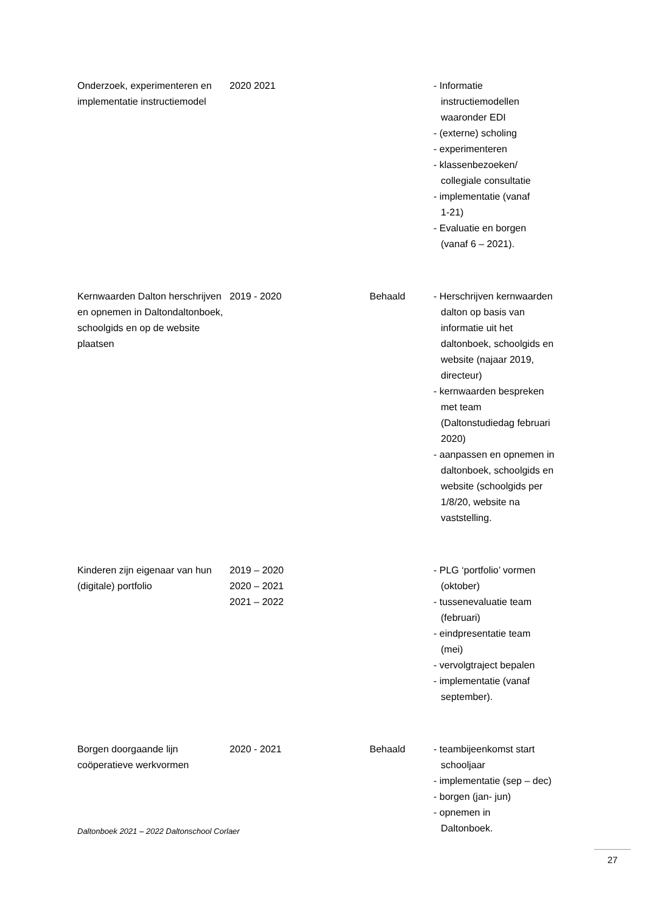| Onderzoek, experimenteren en implementatie instructiemodel | 2020 2021 | | - Informatie instructiemodellen waaronder EDI - (externe) scholing - experimenteren - klassenbezoeken/ collegiale consultatie - implementatie (vanaf 1-21) - Evaluatie en borgen (vanaf 6 – 2021). |
| Kernwaarden Dalton herschrijven en opnemen in Daltondaltonboek, schoolgids en op de website plaatsen | 2019 - 2020 | Behaald | - Herschrijven kernwaarden dalton op basis van informatie uit het daltonboek, schoolgids en website (najaar 2019, directeur) - kernwaarden bespreken met team (Daltonstudiedag februari 2020) - aanpassen en opnemen in daltonboek, schoolgids en website (schoolgids per 1/8/20, website na vaststelling. |
| Kinderen zijn eigenaar van hun (digitale) portfolio | 2019 – 2020 2020 – 2021 2021 – 2022 | | - PLG ‘portfolio’ vormen (oktober) - tussenevaluatie team (februari) - eindpresentatie team (mei) - vervolgtraject bepalen - implementatie (vanaf september). |
| Borgen doorgaande lijn coöperatieve werkvormen | 2020 - 2021 | Behaald | - teambijeenkomst start schooljaar - implementatie (sep – dec) - borgen (jan- jun) - opnemen in Daltonboek. |
Daltonboek 2021 – 2022 Daltonschool Corlaer
27